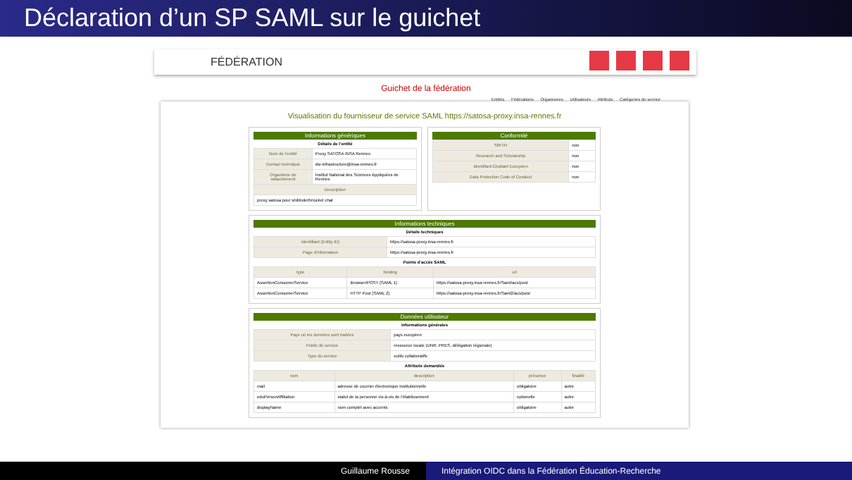Déclaration d’un SP SAML sur le guichet
FÉDÉRATION
Guichet de la fédération
Entités Fédérations Organismes Utilisateurs Attributs Catégories de service
Visualisation du fournisseur de service SAML https://satosa-proxy.insa-rennes.fr
Informations génériques
Détails de l’entité
| Nom de l’entité | Proxy SATOSA INSA Rennes |
| Contact technique | dsi-infrastructure@insa-rennes.fr |
| Organisme de rattachement | Institut National des Sciences Appliquées de Rennes |
| Description | |
| proxy satosa pour shibboleth/rocket chat | |
Conformité
| SIRTFI | non |
| Research and Scholarship | non |
| Identifiant Étudiant Européen | non |
| Data Protection Code of Conduct | non |
Informations techniques
Détails techniques
| Identifiant (Entity ID) | https://satosa-proxy.insa-rennes.fr |
| Page d’information | https://satosa-proxy.insa-rennes.fr |
Points d’accès SAML
| type | binding | url |
| --- | --- | --- |
| AssertionConsumerService | Browser/POST (SAML 1) | https://satosa-proxy.insa-rennes.fr/Saml/acs/post |
| AssertionConsumerService | HTTP Post (SAML 2) | https://satosa-proxy.insa-rennes.fr/Saml2/acs/post |
Données utilisateur
Informations générales
| Pays où les données sont traitées | pays européen |
| Public du service | ressource locale (UNR, PRES, délégation régionale) |
| Type du service | outils collaboratifs |
Attributs demandés
| nom | description | présence | finalité |
| --- | --- | --- | --- |
| mail | adresse de courrier électronique institutionnelle | obligatoire | autre |
| eduPersonAffiliation | statut de la personne vis-à-vis de l’établissement | optionelle | autre |
| displayName | nom complet avec accents | obligatoire | autre |
Guillaume Rousse Intégration OIDC dans la Fédération Éducation-Recherche